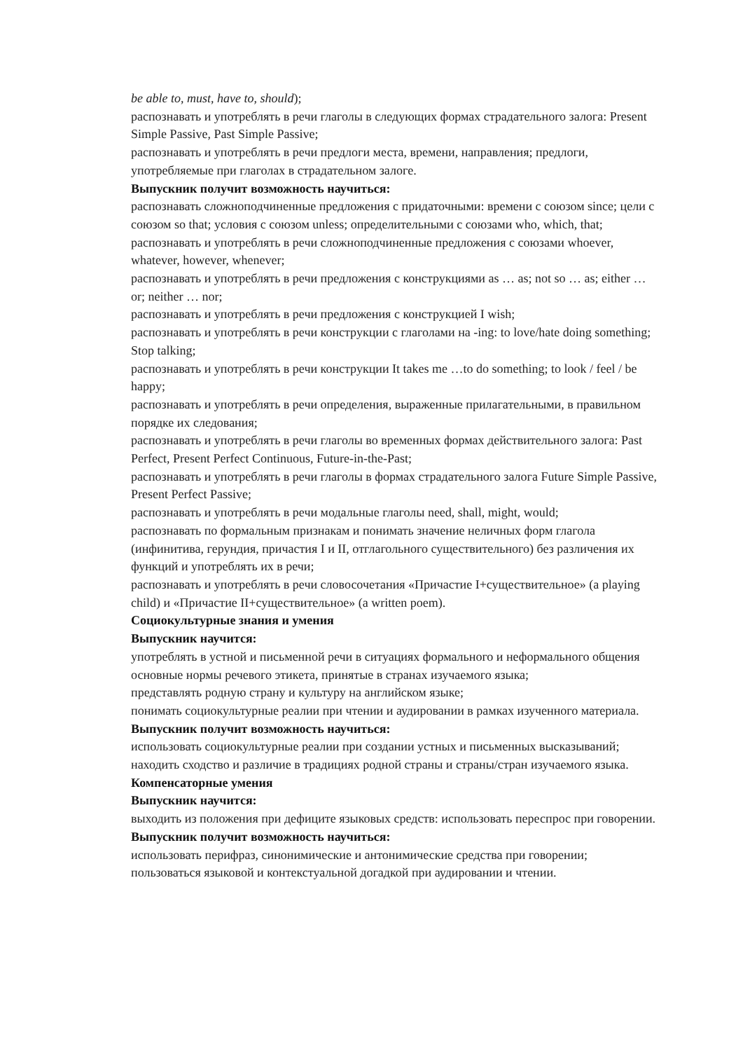be able to, must, have to, should);
распознавать и употреблять в речи глаголы в следующих формах страдательного залога: Present Simple Passive, Past Simple Passive;
распознавать и употреблять в речи предлоги места, времени, направления; предлоги, употребляемые при глаголах в страдательном залоге.
Выпускник получит возможность научиться:
распознавать сложноподчиненные предложения с придаточными: времени с союзом since; цели с союзом so that; условия с союзом unless; определительными с союзами who, which, that;
распознавать и употреблять в речи сложноподчиненные предложения с союзами whoever, whatever, however, whenever;
распознавать и употреблять в речи предложения с конструкциями as … as; not so … as; either … or; neither … nor;
распознавать и употреблять в речи предложения с конструкцией I wish;
распознавать и употреблять в речи конструкции с глаголами на -ing: to love/hate doing something; Stop talking;
распознавать и употреблять в речи конструкции It takes me …to do something; to look / feel / be happy;
распознавать и употреблять в речи определения, выраженные прилагательными, в правильном порядке их следования;
распознавать и употреблять в речи глаголы во временных формах действительного залога: Past Perfect, Present Perfect Continuous, Future-in-the-Past;
распознавать и употреблять в речи глаголы в формах страдательного залога Future Simple Passive, Present Perfect Passive;
распознавать и употреблять в речи модальные глаголы need, shall, might, would;
распознавать по формальным признакам и понимать значение неличных форм глагола (инфинитива, герундия, причастия I и II, отглагольного существительного) без различения их функций и употреблять их в речи;
распознавать и употреблять в речи словосочетания «Причастие I+существительное» (a playing child) и «Причастие II+существительное» (a written poem).
Социокультурные знания и умения
Выпускник научится:
употреблять в устной и письменной речи в ситуациях формального и неформального общения основные нормы речевого этикета, принятые в странах изучаемого языка;
представлять родную страну и культуру на английском языке;
понимать социокультурные реалии при чтении и аудировании в рамках изученного материала.
Выпускник получит возможность научиться:
использовать социокультурные реалии при создании устных и письменных высказываний;
находить сходство и различие в традициях родной страны и страны/стран изучаемого языка.
Компенсаторные умения
Выпускник научится:
выходить из положения при дефиците языковых средств: использовать переспрос при говорении.
Выпускник получит возможность научиться:
использовать перифраз, синонимические и антонимические средства при говорении;
пользоваться языковой и контекстуальной догадкой при аудировании и чтении.